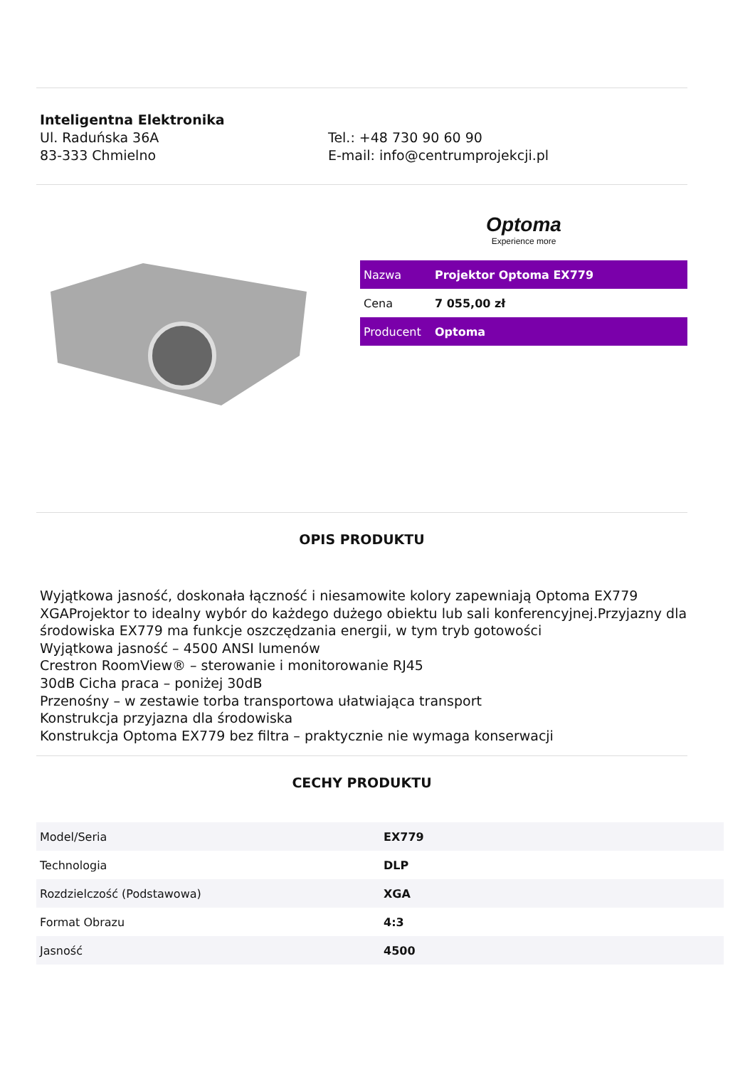Inteligentna Elektronika
Ul. Raduńska 36A
83-333 Chmielno
Tel.: +48 730 90 60 90
E-mail: info@centrumprojekcji.pl
Optoma
Experience more
| Nazwa | Projektor Optoma EX779 |
| Cena | 7 055,00 zł |
| Producent | Optoma |
OPIS PRODUKTU
Wyjątkowa jasność, doskonała łączność i niesamowite kolory zapewniają Optoma EX779 XGAProjektor to idealny wybór do każdego dużego obiektu lub sali konferencyjnej.Przyjazny dla środowiska EX779 ma funkcje oszczędzania energii, w tym tryb gotowości
Wyjątkowa jasność – 4500 ANSI lumenów
Crestron RoomView® – sterowanie i monitorowanie RJ45
30dB Cicha praca – poniżej 30dB
Przenośny – w zestawie torba transportowa ułatwiająca transport
Konstrukcja przyjazna dla środowiska
Konstrukcja Optoma EX779 bez filtra – praktycznie nie wymaga konserwacji
CECHY PRODUKTU
| Model/Seria | EX779 |
| Technologia | DLP |
| Rozdzielczość (Podstawowa) | XGA |
| Format Obrazu | 4:3 |
| Jasność | 4500 |